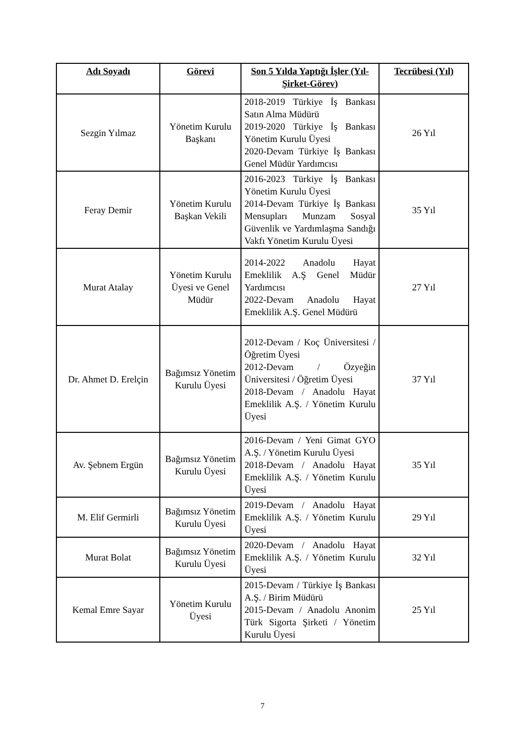| Adı Soyadı | Görevi | Son 5 Yılda Yaptığı İşler (Yıl-Şirket-Görev) | Tecrübesi (Yıl) |
| --- | --- | --- | --- |
| Sezgin Yılmaz | Yönetim Kurulu Başkanı | 2018-2019 Türkiye İş Bankası Satın Alma Müdürü 2019-2020 Türkiye İş Bankası Yönetim Kurulu Üyesi 2020-Devam Türkiye İş Bankası Genel Müdür Yardımcısı | 26 Yıl |
| Feray Demir | Yönetim Kurulu Başkan Vekili | 2016-2023 Türkiye İş Bankası Yönetim Kurulu Üyesi 2014-Devam Türkiye İş Bankası Mensupları Munzam Sosyal Güvenlik ve Yardımlaşma Sandığı Vakfı Yönetim Kurulu Üyesi | 35 Yıl |
| Murat Atalay | Yönetim Kurulu Üyesi ve Genel Müdür | 2014-2022 Anadolu Hayat Emeklilik A.Ş Genel Müdür Yardımcısı 2022-Devam Anadolu Hayat Emeklilik A.Ş. Genel Müdürü | 27 Yıl |
| Dr. Ahmet D. Erelçin | Bağımsız Yönetim Kurulu Üyesi | 2012-Devam / Koç Üniversitesi / Öğretim Üyesi 2012-Devam / Özyeğin Üniversitesi / Öğretim Üyesi 2018-Devam / Anadolu Hayat Emeklilik A.Ş. / Yönetim Kurulu Üyesi | 37 Yıl |
| Av. Şebnem Ergün | Bağımsız Yönetim Kurulu Üyesi | 2016-Devam / Yeni Gimat GYO A.Ş. / Yönetim Kurulu Üyesi 2018-Devam / Anadolu Hayat Emeklilik A.Ş. / Yönetim Kurulu Üyesi | 35 Yıl |
| M. Elif Germirli | Bağımsız Yönetim Kurulu Üyesi | 2019-Devam / Anadolu Hayat Emeklilik A.Ş. / Yönetim Kurulu Üyesi | 29 Yıl |
| Murat Bolat | Bağımsız Yönetim Kurulu Üyesi | 2020-Devam / Anadolu Hayat Emeklilik A.Ş. / Yönetim Kurulu Üyesi | 32 Yıl |
| Kemal Emre Sayar | Yönetim Kurulu Üyesi | 2015-Devam / Türkiye İş Bankası A.Ş. / Birim Müdürü 2015-Devam / Anadolu Anonim Türk Sigorta Şirketi / Yönetim Kurulu Üyesi | 25 Yıl |
7